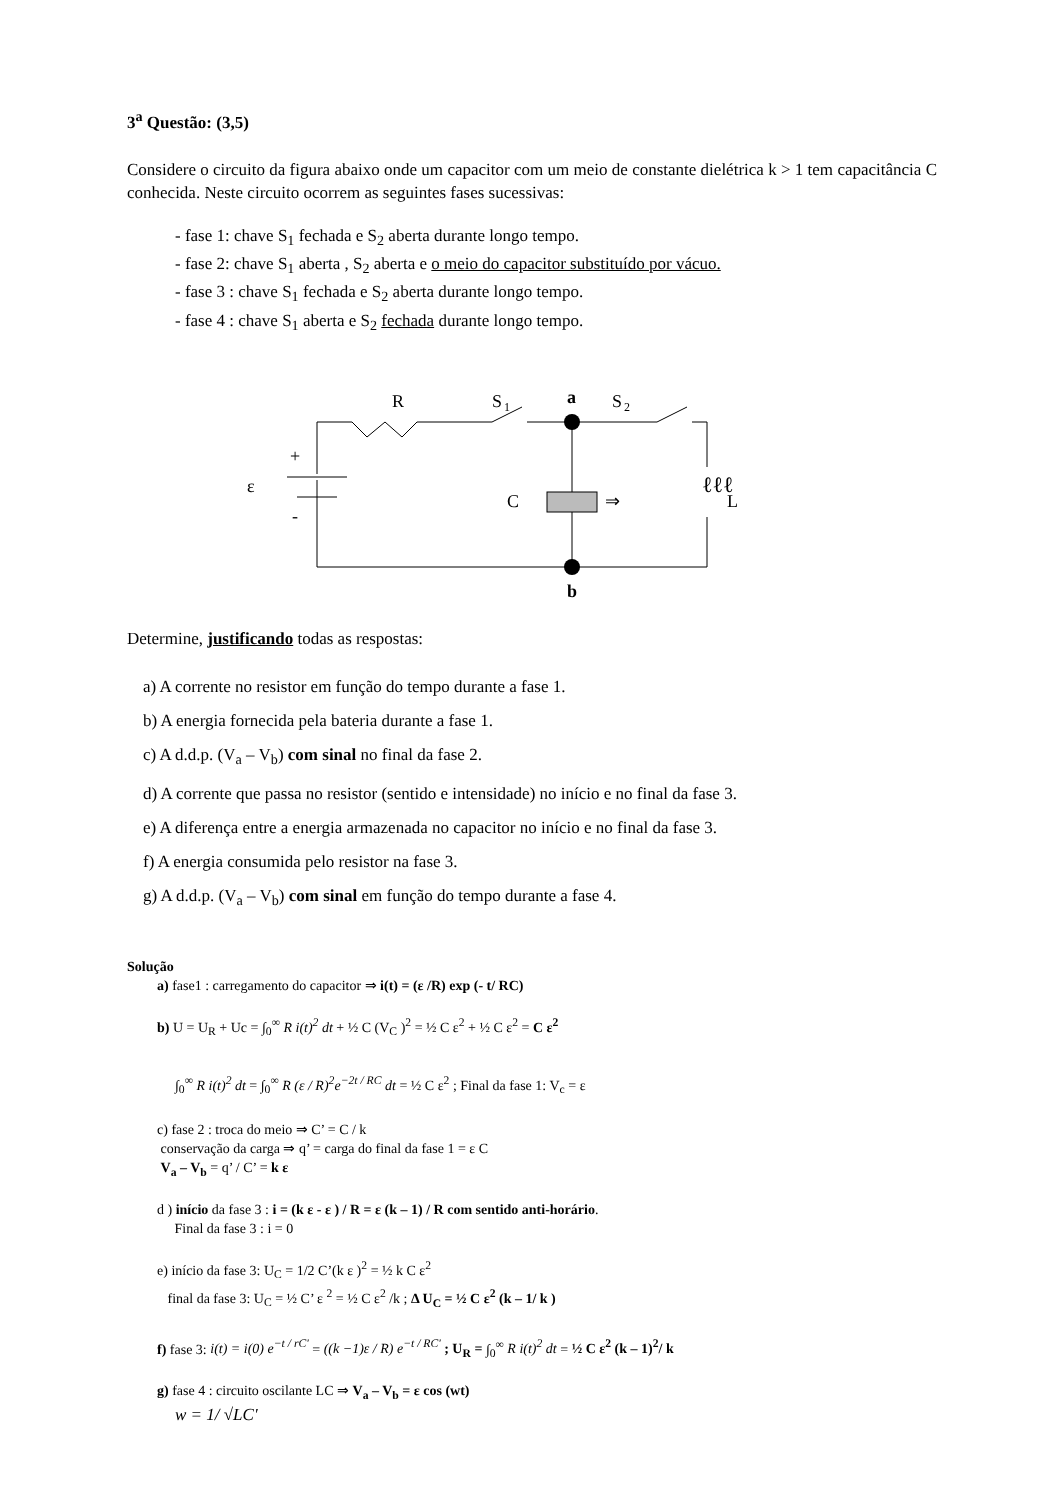3<sup>a</sup> Questão: (3,5)
Considere o circuito da figura abaixo onde um capacitor com um meio de constante dielétrica k > 1 tem capacitância C conhecida. Neste circuito ocorrem as seguintes fases sucessivas:
- fase 1: chave S<sub>1</sub> fechada e S<sub>2</sub> aberta durante longo tempo.
- fase 2: chave S<sub>1</sub> aberta , S<sub>2</sub> aberta e o meio do capacitor substituído por vácuo.
- fase 3 : chave S<sub>1</sub> fechada e S<sub>2</sub> aberta durante longo tempo.
- fase 4 : chave S<sub>1</sub> aberta e S<sub>2</sub> fechada durante longo tempo.
R
S
1
a
S
2
ℓℓℓ
L
⇒
C
+
-
ε
b
Determine, justificando todas as respostas:
a) A corrente no resistor em função do tempo durante a fase 1.
b) A energia fornecida pela bateria durante a fase 1.
c) A d.d.p. (V<sub>a</sub> – V<sub>b</sub>) com sinal no final da fase 2.
d) A corrente que passa no resistor (sentido e intensidade) no início e no final da fase 3.
e) A diferença entre a energia armazenada no capacitor no início e no final da fase 3.
f) A energia consumida pelo resistor na fase 3.
g) A d.d.p. (V<sub>a</sub> – V<sub>b</sub>) com sinal em função do tempo durante a fase 4.
Solução
a) fase1 : carregamento do capacitor ⇒ i(t) = (ε /R) exp (- t/ RC)
b) U = U<sub>R</sub> + Uc = ∫<sub>0</sub><sup>∞</sup> R i(t)<sup>2</sup> dt + ½ C (V<sub>C</sub> )<sup>2</sup> = ½ C ε<sup>2</sup> + ½ C ε<sup>2</sup> = C ε<sup>2</sup>
∫<sub>0</sub><sup>∞</sup> R i(t)<sup>2</sup> dt = ∫<sub>0</sub><sup>∞</sup> R (ε / R)<sup>2</sup>e<sup>−2t / RC</sup> dt = ½ C ε<sup>2</sup> ; Final da fase 1: V<sub>c</sub> = ε
c) fase 2 : troca do meio ⇒ C’ = C / k
conservação da carga ⇒ q’ = carga do final da fase 1 = ε C
V<sub>a</sub> – V<sub>b</sub> = q’ / C’ = k ε
d ) início da fase 3 : i = (k ε - ε ) / R = ε (k – 1) / R com sentido anti-horário.
Final da fase 3 : i = 0
e) início da fase 3: U<sub>C</sub> = 1/2 C’(k ε )<sup>2</sup> = ½ k C ε<sup>2</sup>
final da fase 3: U<sub>C</sub> = ½ C’ ε <sup>2</sup> = ½ C ε<sup>2</sup> /k ; Δ U<sub>C</sub> = ½ C ε<sup>2</sup> (k – 1/ k )
f) fase 3: i(t) = i(0) e<sup>−t / rC'</sup> = ((k −1)ε / R) e<sup>−t / RC'</sup> ; U<sub>R</sub> = ∫<sub>0</sub><sup>∞</sup> R i(t)<sup>2</sup> dt = ½ C ε<sup>2</sup> (k – 1)<sup>2</sup>/ k
g) fase 4 : circuito oscilante LC ⇒ V<sub>a</sub> – V<sub>b</sub> = ε cos (wt)
w = 1/ √LC'